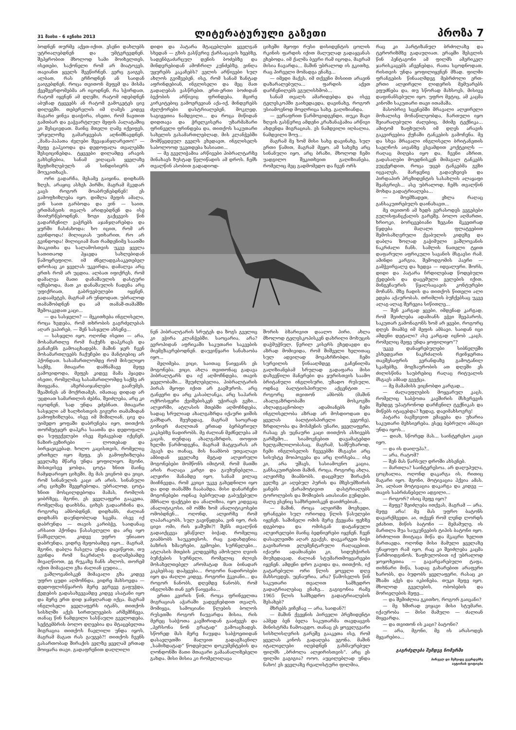31 მაისი - 6 ივნისი 2013
ლიტერატურული გაზეთი
პროზა 7
ბოდნენ თურმე აქეთ-იქით. ესენი დახლებს უტრიალებდნენ და უმტვრევდნენ. შეპყრობით მხოლოდ სამი მოიხელთეს, ისეთები, საქონელი რომ არ მიატოვეს. თავიანთ ყველს შეეწირნენ. ვერც გაიგეს, ალბათ, რას ერჩოდნენ ან საიდან გაიგებდნენ, როცა თვითონ მეფემ და მისმა ქვეშევრდომებმა არ იცოდნენ, რა სჭირდათ, რატომ იყვნენ ამ დღეში, რატომ იდებდნენ აბუჩად ტყვეებს ან რატომ გამოკეტეს ცივ დილეგში. თებერვლის იმ ღამეს კიდევ მაგარი ყინვა დაიჭირა, ისეთი, რომ ნავთით გამთბარ და გაჭვარტლულ მეფის პალატაშიც კი შესცივდათ. მაინც მთელი ღამე იქეიფეს, ურჯულოზე გამარჯვებას აღნიშნავდნენ. „მამა-პაპათა ძვლები შევაჯანჯღარეთო!“ — მეფე გაჰკიოდა და დედოფალა თვალებში შესციცინებდა. ტყვეები დილამდე არავის გახსენებია, სანამ ვიღაცას ყველაზე შეფხიზლებულს ან სინდისიერს არ მოუკითხავს.
ორი გადარჩა, მესამე გაიყინა. დიდხანს ზღვს, არაყიც ასხეს პირში, მაგრამ მკვდარ კაცს როგორ მოაბრუნებდნენ! ეს გამოფხიზლება იყო. დიშლა მეფის ამალა, ვინ საით გარბოდა და ვინ — საით. ერთმანეთს თვალს არიდებდნენ და ისე მიიძურწებოდნენ. ზოგი გაქცევის წინ გადარჩენილ ვაჭრებს აჯანჯღარებდა და ყურში ჩასძახოდა: ხო იცით, რომ არ გვინდოდა! მილიციას უთხარით, რო არ გვინდოდა! მილიციამ მათ რამდენიმე საათში მიაკითხა და სალამოსთვის უკვე ყველა სათითაოდ ჰყავდა სახლებიდან წამოყრეფილი. იმ ძნელადგასაკეთებელ დროსაც კი ყველას უკვირდა, დამალვა არც ერთს რომ არ უცდია. ალბათ იფიქრეს, რომ დამალვა მათი დანაშაულის დასტური იქნებოდა, მათ კი დანაშაულის ჩადენა არც უფიქრიათ, გაბრუებულები იყვნენ, გადაამეტეს, მაგრამ არ უნდოდათ. უბრალოდ თამაშობდნენ და ამ თამაშ-თამაშში შემოაკვდათ კაცი...
— და სასჯელი? — მეკითხება ინგლისელი, როცა ხვდება, რომ თხრობის გაგრძელებას აღარ ვაპირებ, — შენ სასჯელი ახსენე...
— სასჯელი იყო, ოღონდ ისეთი — არა, მოსამართლე რომ ჩაქუჩს დაჰკრავს და განაჩენს გამოაცხადებს. მაშინ ჯერ ჩვენ მოსამართლეებს ჩაქუჩები და მანტიებიც არ ჰქონდათ. სასამართლომდე რომ მისულიყო საქმე, მთავარი დამნაშავე მეფე გამოვიდოდა, მეფეს კიდევ მამა ჰყავდა ისეთი, რომელმაც სასამართლომდე საქმე არ მიიყვანა. აზერბაიჯანლები გააჩუმეს, შეაშინეს ან მოქრთამეს, იმათაც დიდად არ უცდიათ სამართლის ძებნა, შეიძლება, არც კი იცოდნენ, სად უნდა ეძებნათ. მთავარი სასჯელი ამ ხალხისთვის გიჟური თამაშიდან გამოფხიზლება, ისევ იმ შიშილიან, ცივ და უიმედო ყოფაში დაბრუნება იყო, თითქოს თორმეტჯერ დაჰკრა საათმა და დედოფალი და სუფექვლები ისევ მეძავებად იქცნენ, ნაზირ-ვეზირები — ლოთებად და ბირჟაეიკებად, ხოლო კაცისთვის, რომელიც ერთხელ იყო მეფე, ეს გამოფხიზლება ყველაზე მწარე უნდა ყოფილიყო. მგონი, მისთვისვე ჯობდა, ცოტა ხნით მაინც ჩამჯდარიყო ციხეში. მე მას ვიცნობ და ვიცი, რომ სინანულის კაცი არ არის. სინანული არც ციხეში შეეყრებოდა, უბრალოდ, ცოტა ხნით მოსცილდებოდა მამას, რომლის ჯიბრზეც, მგონი, ეს ყველაფერი გააკეთა, რომელმაც დაიხსნა, ციხეს გადაარჩინა და, როგორც ამბობდნენ, დიდხანს, ძალიან დიდხანს დაუნდობლად სცემა. ისევ იქ დაბრუნდა — თავის კარიბჭე, საიდანაც არსაით ჰქონდა წასასვლელი და არც იყო წამსვლელი. კიდევ უფრო უნიათო დაბრუნდა, ვიდრე მეფობამდე იყო... მაგრამ, მგონი, დაბლა ჩასვლა უნდა დავიწყოთ, თუ გვინდა რომ ნაკრძალს დაღამებამდე მივაღწიოთ, ეგ რუკაზე ჩანს ახლოს, თორემ იქით მიმავალი გზა ძალიან ცუდია...
ვაშლოვანისკენ მიმავალი გზა კიდევ უფრო ცუდი აღმოჩნდა, ვიდრე მახსოვდა — დედოფლისწყაროს მერე ეგრევე გაფუჭდა, ქედების გადასახვევამდე კიდევ ასატანი იყო და მერე ერთ დიდ ჯანჯღარად იქცა. მაგრამ ინგლისელი ყველაფერს იტანს, თითქოს სისხლში აქვს სირთულეების არშემჩნევა, თანაც წინ ნამდვილი სასწაული გველოდება. სექტემბრის ბოლო დღეებია და მტაცებელთა მიგრაცია თითქოს ჩავლილი უნდა იყოს, მაგრამ მაგათ რას გაუგებ?! თითქოს ჩვენს გასართობად შირაქის ველზე ყველამ ერთად მოიყარა თავი. გადაფრენით დაღლილი
დიდი და პატარა მტაცებლები ყველგან სხედან — გზის გასწვრივ ქარსაცავის ხეებზე, სადენბგაძარცულ დენის ბოძებზე და მინდვრებიდან ამოჩრილ კუნძებზე. ვინღა უყურებს კაკაჩებს? ველის არწივები სულ ახლოს გვიშვებენ, ისე, რომ სანამ ზანტად აფრინდებიან, ინგლისელი და მეც მათ გადაღებას ვასწრებთ. ერთ-ერთი ბოძიდან ბექობის არწივიც ფრინდება. მცირე კირკიტებიც გამოერევიან აქა-იქ, მინდვრებს ძელქორები დასტრიალებენ, მოკლედ, საგიჟეთია ნამდვილი... და როცა მიწიდან დიდთავა და ჭრელკისერა უზარმაზარი ფრინველი ფრინდება და, თითქოს საკუთარი სახელის გასამართლებლად, მის კლანჭებში მომწყვდეულ გველს ვხედავთ, ინგლისელს საბოლოოდ უკეთდება ხასიათი...
— მე გველიჭამია არწივები ჰიბრალტარზე მინახავს ზუსტად წელიწადის ამ დროს. ჩემს თვალწინ ასობით გადადიოდ-
ციხეში მყოფი რუსი დისიდენტის ცოლის რკინის ფარდის იქით მალულად გადაყვანას ეხებოდა. იმ ქალმა ბევრი რამ იცოდა, მაგრამ მისია ჩავარდა... მაშინ უბრალოდ ის გკითხე, რაც პირველი მომადგა ენაზე...
— იმედი მაქვს, იმ თქვენი მისიით არავინ დაზარალებულა... ფარდის აქეთ დარჩენილებს ვგულისხმობ...
სანამ თვალს ამარიდებდა და ისევ ტელესკოპში გაიხედავდა, დავინახე, როგორ უსიამოვნოდ მოეღრიცა სახე. გაღიზიანდა.
— ვერაფრით წარმოვიდგენდი, თუკი შავი ზღვის გასწვრივ ამდენი კრაზანაჭამია არწივი ახდენდა მიგრაციას. ეს ნამდვილი იღბალია, ნამდვილი შოუ...
მაგრამ მე ხომ მისი სახე დავინახე. სულ ერთი წამით, მაგრამ მეყო. ამ სახეზე არც სინანული იყო, არც ბრაზი, მხოლოდ ჩემი უადგილო შეკითხვით გაღიზიანება, რომელიც მეც გადმომედო და ჩვენ ორს
ნენ ჰიბრალტარის სრუტეს და ზოგს გველიც კი ეჭირა კლანჭებში. საოცარია, არა? ევროპიდან აფრიკაში საკუთარი საკვების მიემგზავრებოდნენ. დაუვიწყარი სანახაობა იყო...
მეღიმება. ვიცი, საითაც წაიყვანს ეს მოგონება. ვიცი, ახლა თვითონაც გადავა ჰიბრალტარს და იქ აღმოჩნდება, თავის ჯეელობაში... შეუძლებელია, ჰიბრალტარის პირას მყოფი იქით არ გაეშუროს. არც ტანჟერი და არც კასაბლანკა, არც საჰარის ოქროსფერი ქვიშებისკენ უჭირავს გეზი... ალჟირში, ატლასის მთებში აღმოჩნდება, სადაც სრულიად ახალგაზრდა იქაური ჯიშის გამხდარ, შეუხედავ, მაგრამ საოცრად გონიერ ძაღლთან ერთად ბერბერიულ კაკბებზე ნადირობს. მე ძალიან მეძნელება ამ კაცის, თუნდაც ახალგაზრდის, თოფით ხელში წარმოდგენა, მაგრამ მატყუარას არ ჰგავს და თანაც, მის ნაამბობ უთვალავი ამბიდან ყველაზე მეტად ალჟირული მოგონებები მომწონს იმიტომ, რომ მათში არის რაღაცა კარგი და გაუხუნებელი... ალჟირი მანამდე იყო, სანამ ვილაც მიიჩნევდა, რომ კვიცი უკვე გახედნილი იყო და დიდ თამაშში ჩააბამდა. მისი დანარჩენი მოგონებები ოდნავ ბებრულად გაბუქებული მშრალი ფაქტები და ანალიზია, იყო კიდევაც ანალიტიკოსი, იმ ომში ხომ ანალიტიკოსები ომობდნენ... ოღონდ, ალჟირზე რომ ლაპარაკობს, სულ გავიწყდება, ვინ იყო, რის ცივი ომი, რის ჯაშუში?! შენს თვალწინ გადაიქცევა ყმაწვილ ბიჭად, რომელიც გიამბობს საუკეთესოს, რაც გადახდენია: ბაზრის ხმაურები, გემოები, სურნელები... ატლასის მთების კლდეებზე ამოსული ღვიის ბუჩქების სურნელი, რომელიც ძლივს მოსახელთებელ არომატად მათ ბინადარ კაკბებსაც დაჰყვება... როგორი ნადირობები იყო და ძაღლი კიდევ, როგორი ჭკვიანი... და როგორ ნანობს, დღემდე ნანობს, რომ ინგლისში თან ვერ წაიყვანა...
ერთი კვირის წინ, როცა ფრინველთა მიგრაციას აჭარაში ვადევნებდით თვალს, მომიყვა, სამოციანი წლების ბოლოს რუსეთში როგორ ჩაუვარდა მისია, რის მერეც საბჭოთა კავშირიდან გააძევეს და „პერსონა ნონ გრატად“ გამოაცხადეს. სწორედ მას მერე ჩაუჯდა საბჭოეთიდან დასავლეთში მალვით გადაგზავნილ „სამიზდატად“ წოდებული დოკუმენტების და ლონდონში მათი მთავარი გამაანალიზებელი გახდა. მისი მისია კი რომელიღაცა
შორის ბზარივით დაალო პირი. ახლა მხოლოდ ტელესკოპისკენ დახრილი მოხუცის დაჭმუჭნულ, წვრილ კისერს ვხედავდი და აზრად მომივიდა, რომ შიშველი ხელითაც სულ ადვილად მოვახრჩობდი. ჩემი სურვილის წინააღმდეგ გაჩენილმა გაღიზიანებამ სრულად გადაფარა მისი დახვეწილი მანერები და ყურისთვის საამო ბრიტანული ინგლისური, უზადო რუსული, ოდნავ ბალტიისპირული აქცენტით — როგორც თვითონ ამბობს (მაშინ ახალგაზრდობაში მოსკოვში ახლადგაცნობილ ადამიანებს ჩემი ინგლისელობა აზრად არ მოსდიოდათ და ყველას ბალტიისპირელი ვეგონე), ზრდილობა და მოსმენის უნარი, ყველაფერი, რასაც ეს უცნაური კაცი თითქოს ასხივებს გარშემო... სიამოვნებით დავამატებდი ხელგაშლილობასაც, მაგრამ, სამწუხაროდ, ჩემი ინგლისელის ჩვევებში მსგავსი არც სისუსტე მოიპოვება და არც ღირსება... ისე კი, არა უშავს, სასიამოვნო კაცია, განსაკუთრებით მაშინ, როცა, როგორც ახლა, ალჟირზე მიამბობს. დაცემულ შირაქის ველზე კი აღებულ პურის და მზესუმზირის ყანებს ქარამოტივით დასტრიალებს ტოროლების და შოშიების ათასიანი გუნდები. მალე ესენიც სამხრეთისკენ დაიძრებიან...
— მაშინ, როცა ალჟირში მოვხვდი, ფრანგები სულ ორიოდე წლის წასულები იყვნენ. საშინელი ომის მერე ქვეყანა ფეხზე დგებოდა და ომისგან დატანჯული ალჟირელები მაინც ბედნიერები იყვნენ. ჩვენ დასავლეთში აღარ გვაქვს, დავკარგეთ ნიჭი გავიხაროთ ელემენტარული რაღაცებით. იქაური ადამიანები კი, სიდუხჭირის მიუხედავად, ძალიან სტუმართმოყვარეები იყვნენ. ამდენი დრო გავიდა და, თითქოს, იქ გატარებული ორი წლის ყოველი დღე მახსოვდეს. უცნაურია, არა? წამოსვლის წინ საკუთარი თვალით სამხედრო გადატრიალებაც ვნახე... გაგიგონია რამე 1965 წლის სამხედრო გადატრიალების შესახებ?
მხრებს ვიჩეჩავ — არა, საიდან?!
— მაშინ ქვეყნის პირველი პრეზიდენტი აჰმედ ბენ ბელა საკუთარმა თავდაცვის მინისტრმა ჩამოაგდო. თანაც ეს ყოველგვარი სისხლისღვრის გარეშე გააკეთა ისე, რომ ყველას კინოს გადაღება ეგონა. მაშინ იტალიელები იღებდნენ გახმაურებულ ფილმს „ბრძოლა ალჟირისთვის“. არც ეს ფილმი გაგიგია? ოოო, აუცილებლად უნდა ნახო! ეს ყველაზე რეალისტური ფილმია,
რაც კი პარტიზანულ ბრძოლაზე და ტერორიზმზე გადაუღიათ. ერაყში შესვლის წინ პენტაგონი ამ ფილმს ამერიკელ ჯარისკაცებს აჩვენებდა, რათა სცოდნოდათ, რისთვის უნდა ყოფილიყვნენ მზად. ფილმი ფრანგების წინააღმდეგ მებრძოლი ერთ-ერთი ალჟირელი ლიდერის მემუარებს ეფუძნება და, თუ სწორად მახსოვს, მისივე დაფინანსებული იყო. უფრო მეტიც, ამ კაცმა კინოში საკუთარი თავი ითამაშა.
მასობრივ სცენებში მრავალი ალჟირელი მოხალისე მონაწილეობდა, ჩართული იყო შეიარაღებული ძალებიც, მძიმე ტექნიკა... ამიტომ ზაფხულის იმ დღეს არავის გაკვირვებია ქუჩაში ტანკების გამოჩენა. მე და სხვა მრავალი ინგლისელი ბრიტანეთის საელჩოს აივანზე ვსვამდით კოქტეილს — რაღაც მიღება იყო და, ჩვენი აზრით, გადასაღები მოედნისკენ მიმავალ ტანკებს ვუცქერდით, როცა უცებ ტანკებმა გეზი იცვალეს, მარჯვნივ გადაუხვიეს და პირდაპირ პრეზიდენტის სასახლის ალაყაფი შეანგრიეს... ასე უბრალოდ, ჩემს თვალწინ მოხდა გადატრიალება...
— მოემზადეთ, ეხლა რაღაც განსაკუთრებულს დაინახავთ...
მე თვითონ ამ ხედს ვერასოდეს ვეგებები გულისფანცქალის გარეშე. ბოლო აღმართი, ხრიოკი, ბორცვებიანი ზეგანი მკვეთრად წყდება მაღალი ფლატეებით შემოსაზღვრული ქვაბულის კიდეზე და დაბლა ზოლად გაჭიმული ვაშლოვანის ნაკრძალი ჩანს. სამლის ნათელი ტყით დაფარული აფრიკული სავანის მსგავსი რამ. ამინდი კარგია, შემოდგომის ჰაერი — გამჭვირვალე და ხედვა — იდეალური. შორს, დიდი და პატარა ჩრდილებად წოდებული ქედების და დაცემული ველების იქით, მინგეჩაურის წყალსაცავის კონტურები მოჩანს. მზე ჩადის და თითქოს წითელი ალი ედება აქაურობას. თრიმლის ბუჩქებსაც უკვე ალაგ-ალაგ შერევია სიწითლე...
— შენ კარგად ყვები, იმდენად კარგად, რომ შეიძლება ადამიანს ეჭვი შეეპაროს, საკუთარ გამონაგონს ხომ არ ყვები, როგორც დღეს მიამბე იმ მეფის ამბავი. საიდან იცი ამდენი დეტალი? ასე კარგად იცნობ „კაცს, რომელიც მეფე უნდა ყოფილიყო“?
უკვე დანაყრებულები სიბნელეში ვსხედვართ ნაკრძალის რეინჯერთა თავშესაფრის ვერანდაზე გამოტანილ სკამებზე. მოგზაურობის ათ დღეში ეს ძილისწინა საუბრებიც რაღაც რიტუალის მსგავს ამბად გვექცა.
— მე მამამისს ვიცნობდი კარგად...
— ძალაუფლების მოყვარულ კაცს, რომელიც საბჭოთა კავშირის მსხვრევის შემდეგ უპატრონოდ დარჩენილ ტექნიკას და მიწებს იტაცებდა? ხედავ, დავიმახსოვრე!
პატარა ბავშვივით ემაყება და უხარია საკუთარი მეხსიერება. ესეც ბებრული ამბავი უნდა იყოს...
— დიახ, სწორედ მას... საინტერესო კაცი იყო.
— და ის დაიღუპა?..
— არა, რატომ?
— შენ მას წარსულ დროში ახსენებ.
— მართლა? საინტერესოა. არ დაღუპულა, ცოცხალია, ოღონდ დაკარგა ის, რითიც მაგარი იყო. მგონი, მოტივაცია ჰქვია ამას. ჰო, ალბათ მოტივაცია დაკარგა და კიდევ — თავის საბრძანებელი ადგილი...
— როგორ? ისიც მეფე იყო?
— მეფე? შეიძლება ითქვას, მაგრამ — არა. მეფე არა! მე მას უფრო ბატონს დავარქმევდი. აი, თქვენ რომ ლენდ ლორდს ეძახით, მიწის ბატონი — მემამულე. ის მართლა შუა საუკუნეების ტიპის ბატონი იყო. ბრძოლით მიიტაცა მიწა და მკაცრი ხელით მართავდა. ოღონდ მისი მამული ყველაზე უნაყოფო რამ იყო, რაც კი შეიძლება კაცმა წარმოიდგინოს. ზაფხულობით იქ უბრალოდ ჯოჯოხეთია — გავარვარებული ტაფა, თიხნარი მიწა, სადაც გახარებით არაფერი ხარობს, და ბუდობს ყველაფერი, რასაც კი შხამი აქვს და იკბინება. თუკი მეფე იყო, მხოლოდ გველების, ობობების და მორიელების მეფე...
— და შემიძლია გკითხო, როგორ გაიცანი?
— მე ხშირად ვიყავი მისი სტუმარი. იქაურობა — მისი მამული — ძალიან მიყვარდა.
— და თვითონ ის კაცი? ბატონი?
— არა, მგონი, მე ის არასოდეს მყვარებია...
გაგრძელება შემდეგ ნომერში
პირველ და მეშვიდე გვერდებზე
ავტორის ფოტოები